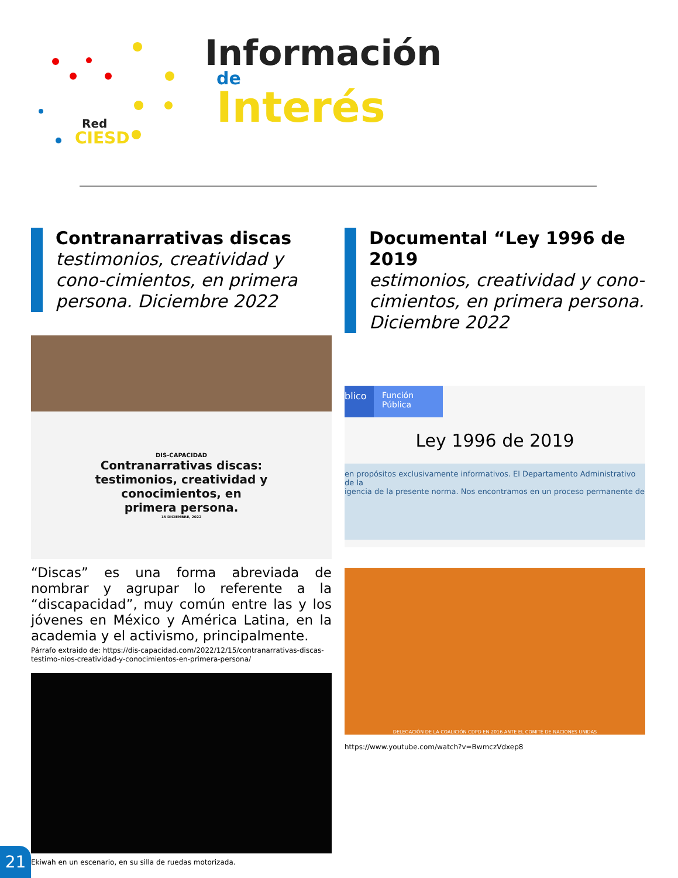Red
CIESD
Información
de
Interés
Contranarrativas discas
testimonios, creatividad y cono-cimientos, en primera persona. Diciembre 2022
DIS-CAPACIDAD
Contranarrativas discas:
testimonios, creatividad y
conocimientos, en
primera persona.
15 DICIEMBRE, 2022
“Discas” es una forma abreviada de nombrar y agrupar lo referente a la “discapacidad”, muy común entre las y los jóvenes en México y América Latina, en la academia y el activismo, principalmente.
Párrafo extraido de: https://dis-capacidad.com/2022/12/15/contranarrativas-discas-testimo-nios-creatividad-y-conocimientos-en-primera-persona/
Ekiwah en un escenario, en su silla de ruedas motorizada.
Documental “Ley 1996 de 2019
estimonios, creatividad y cono-cimientos, en primera persona. Diciembre 2022
blico Función Pública
Ley 1996 de 2019
en propósitos exclusivamente informativos. El Departamento Administrativo de la
igencia de la presente norma. Nos encontramos en un proceso permanente de
DELEGACIÓN DE LA COALICIÓN CDPD EN 2016 ANTE EL COMITÉ DE NACIONES UNIDAS
https://www.youtube.com/watch?v=BwmczVdxep8
21